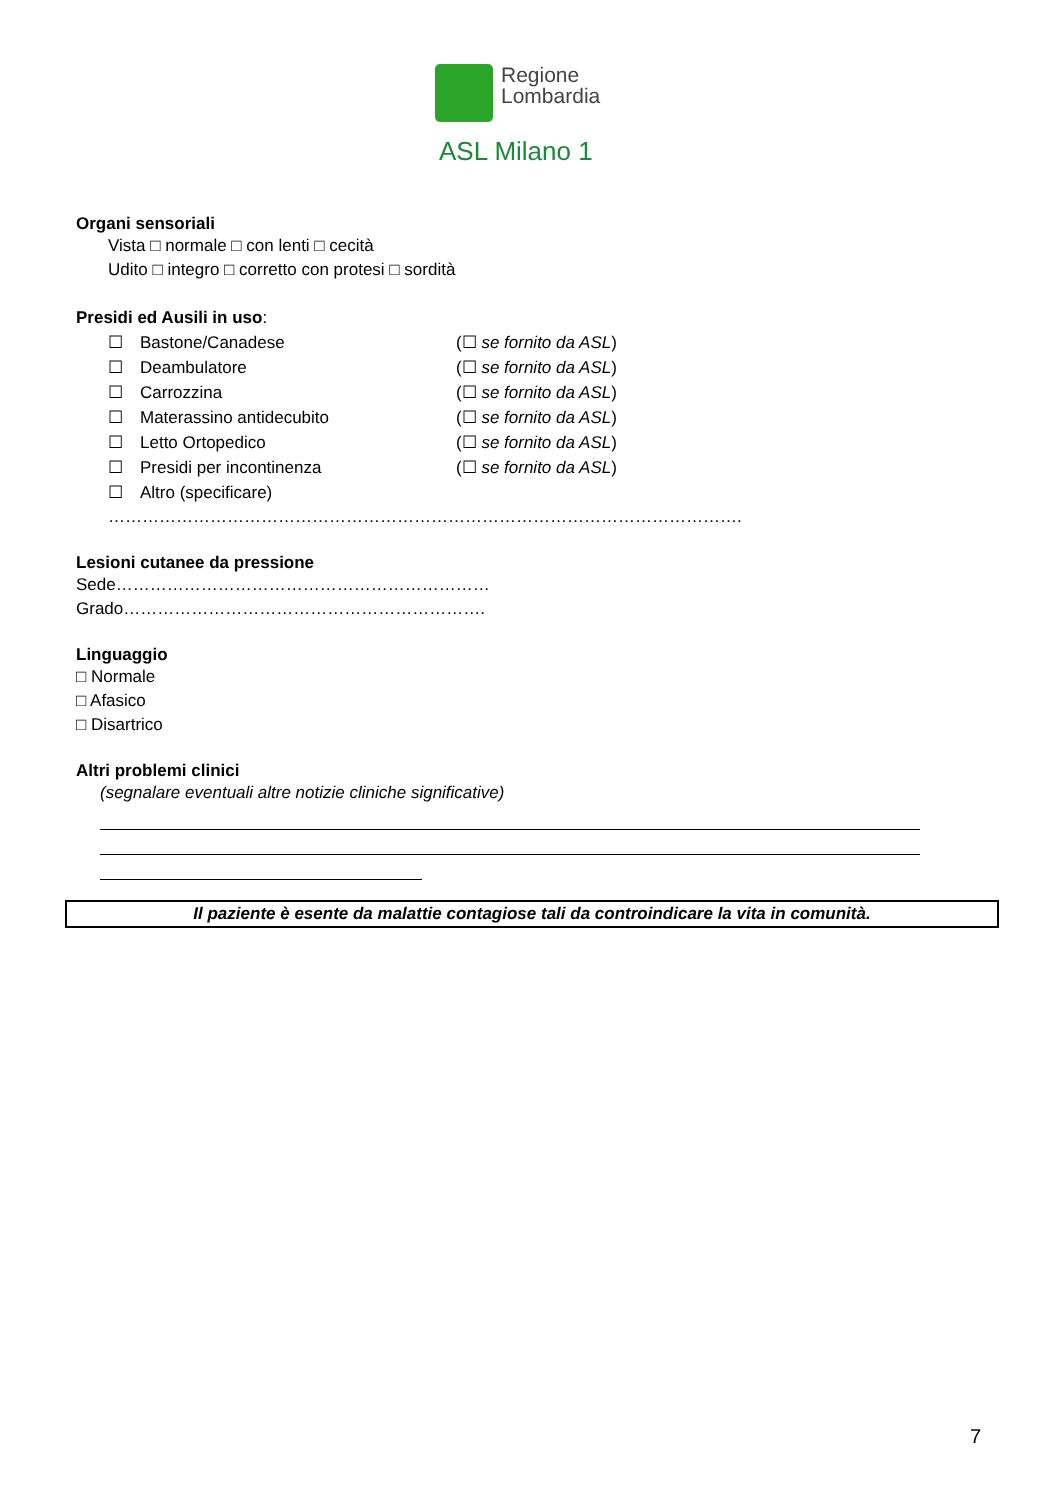Regione
Lombardia
ASL Milano 1
Organi sensoriali
Vista □ normale □ con lenti □ cecità
Udito □ integro □ corretto con protesi □ sordità
Presidi ed Ausili in uso:
☐ Bastone/Canadese (☐ se fornito da ASL)
☐ Deambulatore (☐ se fornito da ASL)
☐ Carrozzina (☐ se fornito da ASL)
☐ Materassino antidecubito (☐ se fornito da ASL)
☐ Letto Ortopedico (☐ se fornito da ASL)
☐ Presidi per incontinenza (☐ se fornito da ASL)
☐ Altro (specificare)
………………………………………………………………………………………………….
Lesioni cutanee da pressione
Sede…………………………………………………………
Grado……………………………………………………….
Linguaggio
□ Normale
□ Afasico
□ Disartrico
Altri problemi clinici
(segnalare eventuali altre notizie cliniche significative)
Il paziente è esente da malattie contagiose tali da controindicare la vita in comunità.
7